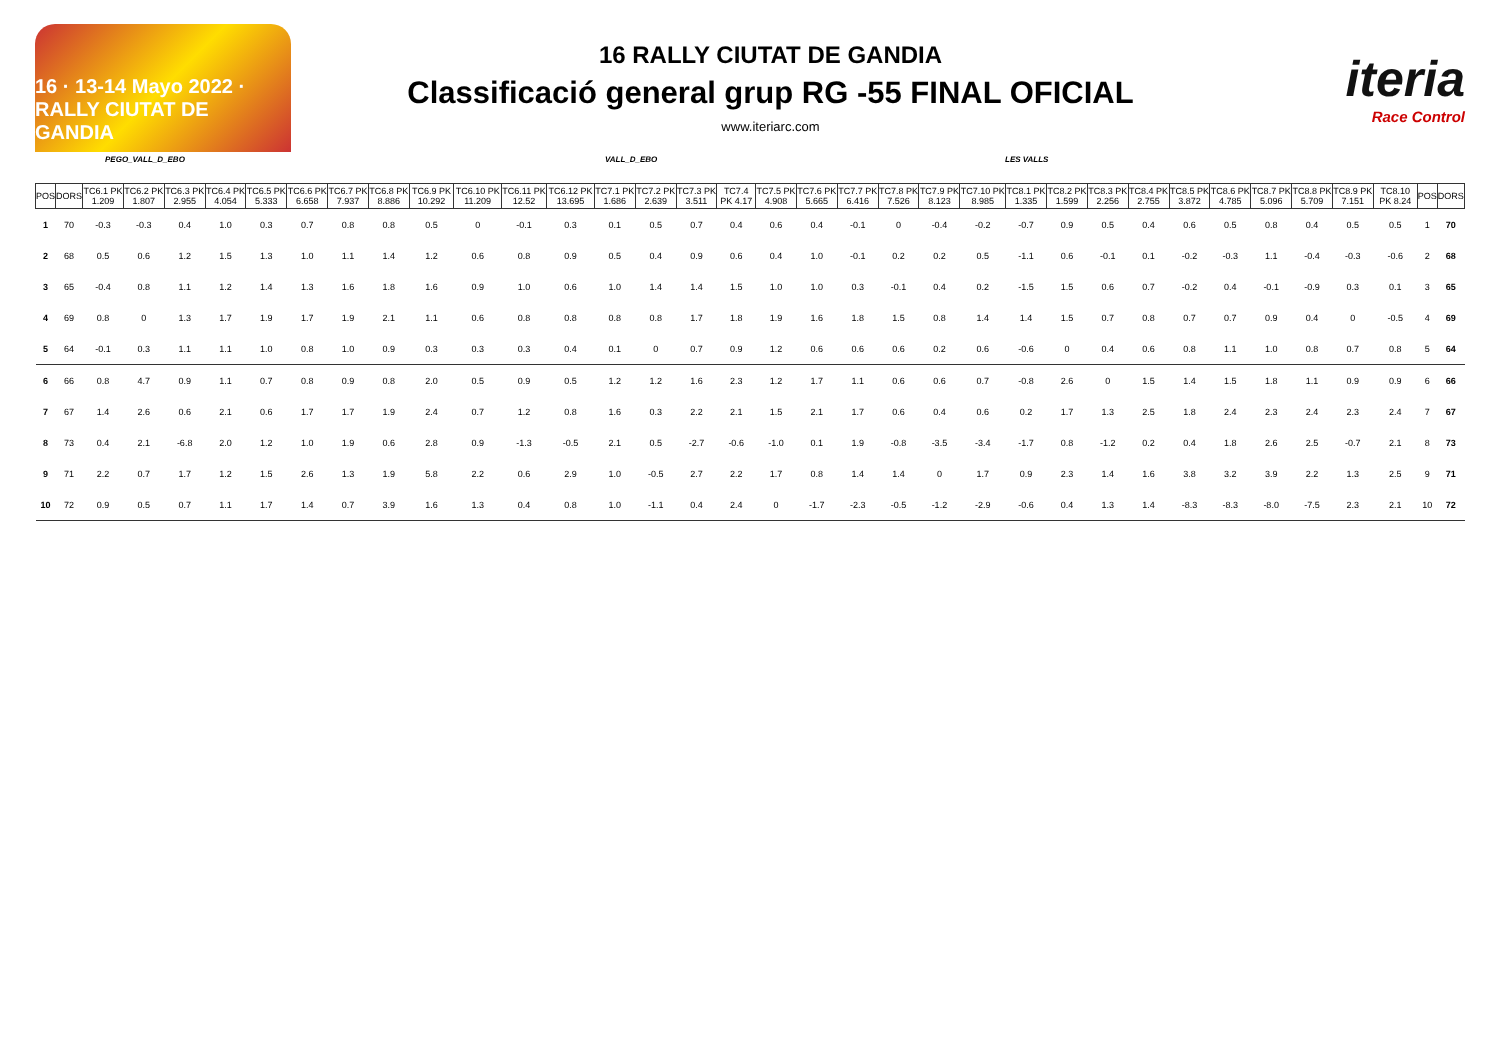16 · 13-14 Mayo 2022 · RALLY CIUTAT DE GANDIA
16 RALLY CIUTAT DE GANDIA
Classificació general grup RG -55 FINAL OFICIAL
www.iteriarc.com
iteria
Race Control
PEGO_VALL_D_EBO VALL_D_EBO LES VALLS
| POS | DORS | TC6.1 PK 1.209 | TC6.2 PK 1.807 | TC6.3 PK 2.955 | TC6.4 PK 4.054 | TC6.5 PK 5.333 | TC6.6 PK 6.658 | TC6.7 PK 7.937 | TC6.8 PK 8.886 | TC6.9 PK 10.292 | TC6.10 PK 11.209 | TC6.11 PK 12.52 | TC6.12 PK 13.695 | TC7.1 PK 1.686 | TC7.2 PK 2.639 | TC7.3 PK 3.511 | TC7.4 PK 4.17 | TC7.5 PK 4.908 | TC7.6 PK 5.665 | TC7.7 PK 6.416 | TC7.8 PK 7.526 | TC7.9 PK 8.123 | TC7.10 PK 8.985 | TC8.1 PK 1.335 | TC8.2 PK 1.599 | TC8.3 PK 2.256 | TC8.4 PK 2.755 | TC8.5 PK 3.872 | TC8.6 PK 4.785 | TC8.7 PK 5.096 | TC8.8 PK 5.709 | TC8.9 PK 7.151 | TC8.10 PK 8.24 | POS | DORS |
| --- | --- | --- | --- | --- | --- | --- | --- | --- | --- | --- | --- | --- | --- | --- | --- | --- | --- | --- | --- | --- | --- | --- | --- | --- | --- | --- | --- | --- | --- | --- | --- | --- | --- | --- | --- |
| 1 | 70 | -0.3 | -0.3 | 0.4 | 1.0 | 0.3 | 0.7 | 0.8 | 0.8 | 0.5 | 0 | -0.1 | 0.3 | 0.1 | 0.5 | 0.7 | 0.4 | 0.6 | 0.4 | -0.1 | 0 | -0.4 | -0.2 | -0.7 | 0.9 | 0.5 | 0.4 | 0.6 | 0.5 | 0.8 | 0.4 | 0.5 | 0.5 | 1 | 70 |
| 2 | 68 | 0.5 | 0.6 | 1.2 | 1.5 | 1.3 | 1.0 | 1.1 | 1.4 | 1.2 | 0.6 | 0.8 | 0.9 | 0.5 | 0.4 | 0.9 | 0.6 | 0.4 | 1.0 | -0.1 | 0.2 | 0.2 | 0.5 | -1.1 | 0.6 | -0.1 | 0.1 | -0.2 | -0.3 | 1.1 | -0.4 | -0.3 | -0.6 | 2 | 68 |
| 3 | 65 | -0.4 | 0.8 | 1.1 | 1.2 | 1.4 | 1.3 | 1.6 | 1.8 | 1.6 | 0.9 | 1.0 | 0.6 | 1.0 | 1.4 | 1.4 | 1.5 | 1.0 | 1.0 | 0.3 | -0.1 | 0.4 | 0.2 | -1.5 | 1.5 | 0.6 | 0.7 | -0.2 | 0.4 | -0.1 | -0.9 | 0.3 | 0.1 | 3 | 65 |
| 4 | 69 | 0.8 | 0 | 1.3 | 1.7 | 1.9 | 1.7 | 1.9 | 2.1 | 1.1 | 0.6 | 0.8 | 0.8 | 0.8 | 0.8 | 1.7 | 1.8 | 1.9 | 1.6 | 1.8 | 1.5 | 0.8 | 1.4 | 1.4 | 1.5 | 0.7 | 0.8 | 0.7 | 0.7 | 0.9 | 0.4 | 0 | -0.5 | 4 | 69 |
| 5 | 64 | -0.1 | 0.3 | 1.1 | 1.1 | 1.0 | 0.8 | 1.0 | 0.9 | 0.3 | 0.3 | 0.3 | 0.4 | 0.1 | 0 | 0.7 | 0.9 | 1.2 | 0.6 | 0.6 | 0.6 | 0.2 | 0.6 | -0.6 | 0 | 0.4 | 0.6 | 0.8 | 1.1 | 1.0 | 0.8 | 0.7 | 0.8 | 5 | 64 |
| 6 | 66 | 0.8 | 4.7 | 0.9 | 1.1 | 0.7 | 0.8 | 0.9 | 0.8 | 2.0 | 0.5 | 0.9 | 0.5 | 1.2 | 1.2 | 1.6 | 2.3 | 1.2 | 1.7 | 1.1 | 0.6 | 0.6 | 0.7 | -0.8 | 2.6 | 0 | 1.5 | 1.4 | 1.5 | 1.8 | 1.1 | 0.9 | 0.9 | 6 | 66 |
| 7 | 67 | 1.4 | 2.6 | 0.6 | 2.1 | 0.6 | 1.7 | 1.7 | 1.9 | 2.4 | 0.7 | 1.2 | 0.8 | 1.6 | 0.3 | 2.2 | 2.1 | 1.5 | 2.1 | 1.7 | 0.6 | 0.4 | 0.6 | 0.2 | 1.7 | 1.3 | 2.5 | 1.8 | 2.4 | 2.3 | 2.4 | 2.3 | 2.4 | 7 | 67 |
| 8 | 73 | 0.4 | 2.1 | -6.8 | 2.0 | 1.2 | 1.0 | 1.9 | 0.6 | 2.8 | 0.9 | -1.3 | -0.5 | 2.1 | 0.5 | -2.7 | -0.6 | -1.0 | 0.1 | 1.9 | -0.8 | -3.5 | -3.4 | -1.7 | 0.8 | -1.2 | 0.2 | 0.4 | 1.8 | 2.6 | 2.5 | -0.7 | 2.1 | 8 | 73 |
| 9 | 71 | 2.2 | 0.7 | 1.7 | 1.2 | 1.5 | 2.6 | 1.3 | 1.9 | 5.8 | 2.2 | 0.6 | 2.9 | 1.0 | -0.5 | 2.7 | 2.2 | 1.7 | 0.8 | 1.4 | 1.4 | 0 | 1.7 | 0.9 | 2.3 | 1.4 | 1.6 | 3.8 | 3.2 | 3.9 | 2.2 | 1.3 | 2.5 | 9 | 71 |
| 10 | 72 | 0.9 | 0.5 | 0.7 | 1.1 | 1.7 | 1.4 | 0.7 | 3.9 | 1.6 | 1.3 | 0.4 | 0.8 | 1.0 | -1.1 | 0.4 | 2.4 | 0 | -1.7 | -2.3 | -0.5 | -1.2 | -2.9 | -0.6 | 0.4 | 1.3 | 1.4 | -8.3 | -8.3 | -8.0 | -7.5 | 2.3 | 2.1 | 10 | 72 |